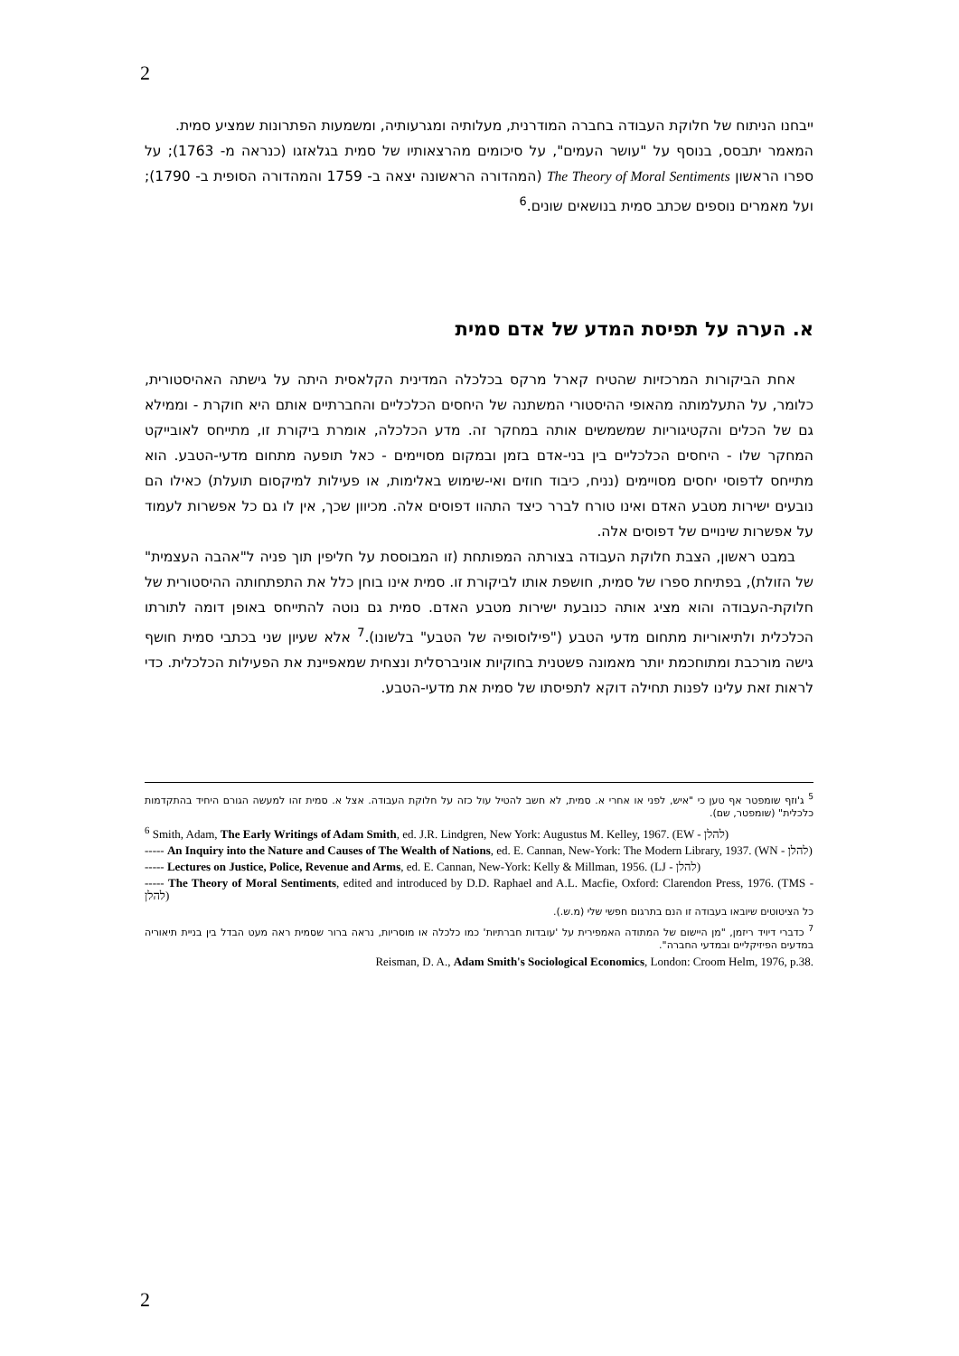2
ייבחנו הניתוח של חלוקת העבודה בחברה המודרנית, מעלותיה ומגרעותיה, ומשמעות הפתרונות שמציע סמית.
המאמר יתבסס, בנוסף על "עושר העמים", על סיכומים מהרצאותיו של סמית בגלאזגו (כנראה מ- 1763); על ספרו הראשון The Theory of Moral Sentiments (המהדורה הראשונה יצאה ב- 1759 והמהדורה הסופית ב- 1790); ועל מאמרים נוספים שכתב סמית בנושאים שונים.<sup>6</sup>
א. הערה על תפיסת המדע של אדם סמית
אחת הביקורות המרכזיות שהטיח קארל מרקס בכלכלה המדינית הקלאסית היתה על גישתה האהיסטורית, כלומר, על התעלמותה מהאופי ההיסטורי המשתנה של היחסים הכלכליים והחברתיים אותם היא חוקרת - וממילא גם של הכלים והקטיגוריות שמשמשים אותה במחקר זה. מדע הכלכלה, אומרת ביקורת זו, מתייחס לאובייקט המחקר שלו - היחסים הכלכליים בין בני-אדם בזמן ובמקום מסויימים - כאל תופעה מתחום מדעי-הטבע. הוא מתייחס לדפוסי יחסים מסויימים (נניח, כיבוד חוזים ואי-שימוש באלימות, או פעילות למיקסום תועלת) כאילו הם נובעים ישירות מטבע האדם ואינו טורח לברר כיצד התהוו דפוסים אלה. מכיוון שכך, אין לו גם כל אפשרות לעמוד על אפשרות שינויים של דפוסים אלה.
במבט ראשון, הצבת חלוקת העבודה בצורתה המפותחת (זו המבוססת על חליפין תוך פניה ל"אהבה העצמית" של הזולת), בפתיחת ספרו של סמית, חושפת אותו לביקורת זו. סמית אינו בוחן כלל את התפתחותה ההיסטורית של חלוקת-העבודה והוא מציג אותה כנובעת ישירות מטבע האדם. סמית גם נוטה להתייחס באופן דומה לתורתו הכלכלית ולתיאוריות מתחום מדעי הטבע ("פילוסופיה של הטבע" בלשונו).<sup>7</sup> אלא שעיון שני בכתבי סמית חושף גישה מורכבת ומתוחכמת יותר מאמונה פשטנית בחוקיות אוניברסלית ונצחית שמאפיינת את הפעילות הכלכלית. כדי לראות זאת עלינו לפנות תחילה דוקא לתפיסתו של סמית את מדעי-הטבע.
<sup>5</sup> ג'וזף שומפטר אף טען כי "איש, לפני או אחרי א. סמית, לא חשב להטיל עול כזה על חלוקת העבודה. אצל א. סמית זהו למעשה הגורם היחיד בהתקדמות כלכלית" (שומפטר, שם).
<sup>6</sup> Smith, Adam, The Early Writings of Adam Smith, ed. J.R. Lindgren, New York: Augustus M. Kelley, 1967. (EW - להלן)
----- An Inquiry into the Nature and Causes of The Wealth of Nations, ed. E. Cannan, New-York: The Modern Library, 1937. (WN - להלן)
----- Lectures on Justice, Police, Revenue and Arms, ed. E. Cannan, New-York: Kelly & Millman, 1956. (LJ - להלן)
----- The Theory of Moral Sentiments, edited and introduced by D.D. Raphael and A.L. Macfie, Oxford: Clarendon Press, 1976. (TMS - להלן)
כל הציטוטים שיובאו בעבודה זו הנם בתרגום חפשי שלי (מ.ש.).
<sup>7</sup> כדברי דיויד ריזמן, "מן היישום של המתודה האמפירית על 'עובדות חברתיות' כמו כלכלה או מוסריות, נראה ברור שסמית ראה מעט הבדל בין בניית תיאוריה במדעים הפיזיקליים ובמדעי החברה".
Reisman, D. A., Adam Smith's Sociological Economics, London: Croom Helm, 1976, p.38.
2